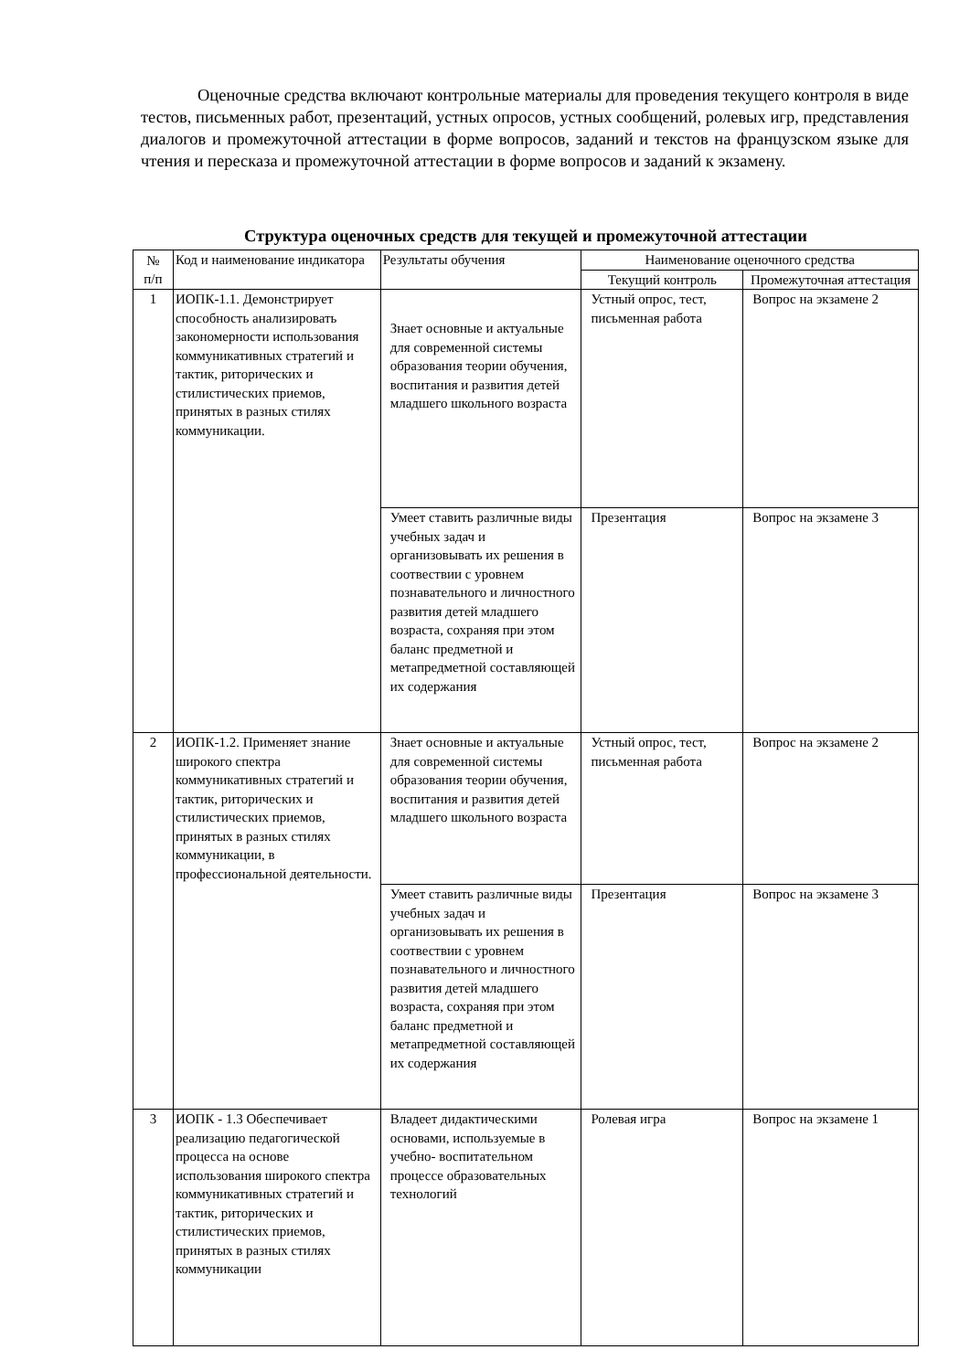Оценочные средства включают контрольные материалы для проведения текущего контроля в виде тестов, письменных работ, презентаций, устных опросов, устных сообщений, ролевых игр, представления диалогов и промежуточной аттестации в форме вопросов, заданий и текстов на французском языке для чтения и пересказа и промежуточной аттестации в форме вопросов и заданий к экзамену.
Структура оценочных средств для текущей и промежуточной аттестации
| № п/п | Код и наименование индикатора | Результаты обучения | Наименование оценочного средства | |
| --- | --- | --- | --- | --- |
| | | | Текущий контроль | Промежуточная аттестация |
| 1 | ИОПК-1.1. Демонстрирует способность анализировать закономерности использования коммуникативных стратегий и тактик, риторических и стилистических приемов, принятых в разных стилях коммуникации. | Знает основные и актуальные для современной системы образования теории обучения, воспитания и развития детей младшего школьного возраста | Устный опрос, тест, письменная работа | Вопрос на экзамене 2 |
| | | Умеет ставить различные виды учебных задач и организовывать их решения в соотвествии с уровнем познавательного и личностного развития детей младшего возраста, сохраняя при этом баланс предметной и метапредметной составляющей их содержания | Презентация | Вопрос на экзамене 3 |
| 2 | ИОПК-1.2. Применяет знание широкого спектра коммуникативных стратегий и тактик, риторических и стилистических приемов, принятых в разных стилях коммуникации, в профессиональной деятельности. | Знает основные и актуальные для современной системы образования теории обучения, воспитания и развития детей младшего школьного возраста | Устный опрос, тест, письменная работа | Вопрос на экзамене 2 |
| | | Умеет ставить различные виды учебных задач и организовывать их решения в соотвествии с уровнем познавательного и личностного развития детей младшего возраста, сохраняя при этом баланс предметной и метапредметной составляющей их содержания | Презентация | Вопрос на экзамене 3 |
| 3 | ИОПК - 1.3 Обеспечивает реализацию педагогической процесса на основе использования широкого спектра коммуникативных стратегий и тактик, риторических и стилистических приемов, принятых в разных стилях коммуникации | Владеет дидактическими основами, используемые в учебно- воспитательном процессе образовательных технологий | Ролевая игра | Вопрос на экзамене 1 |